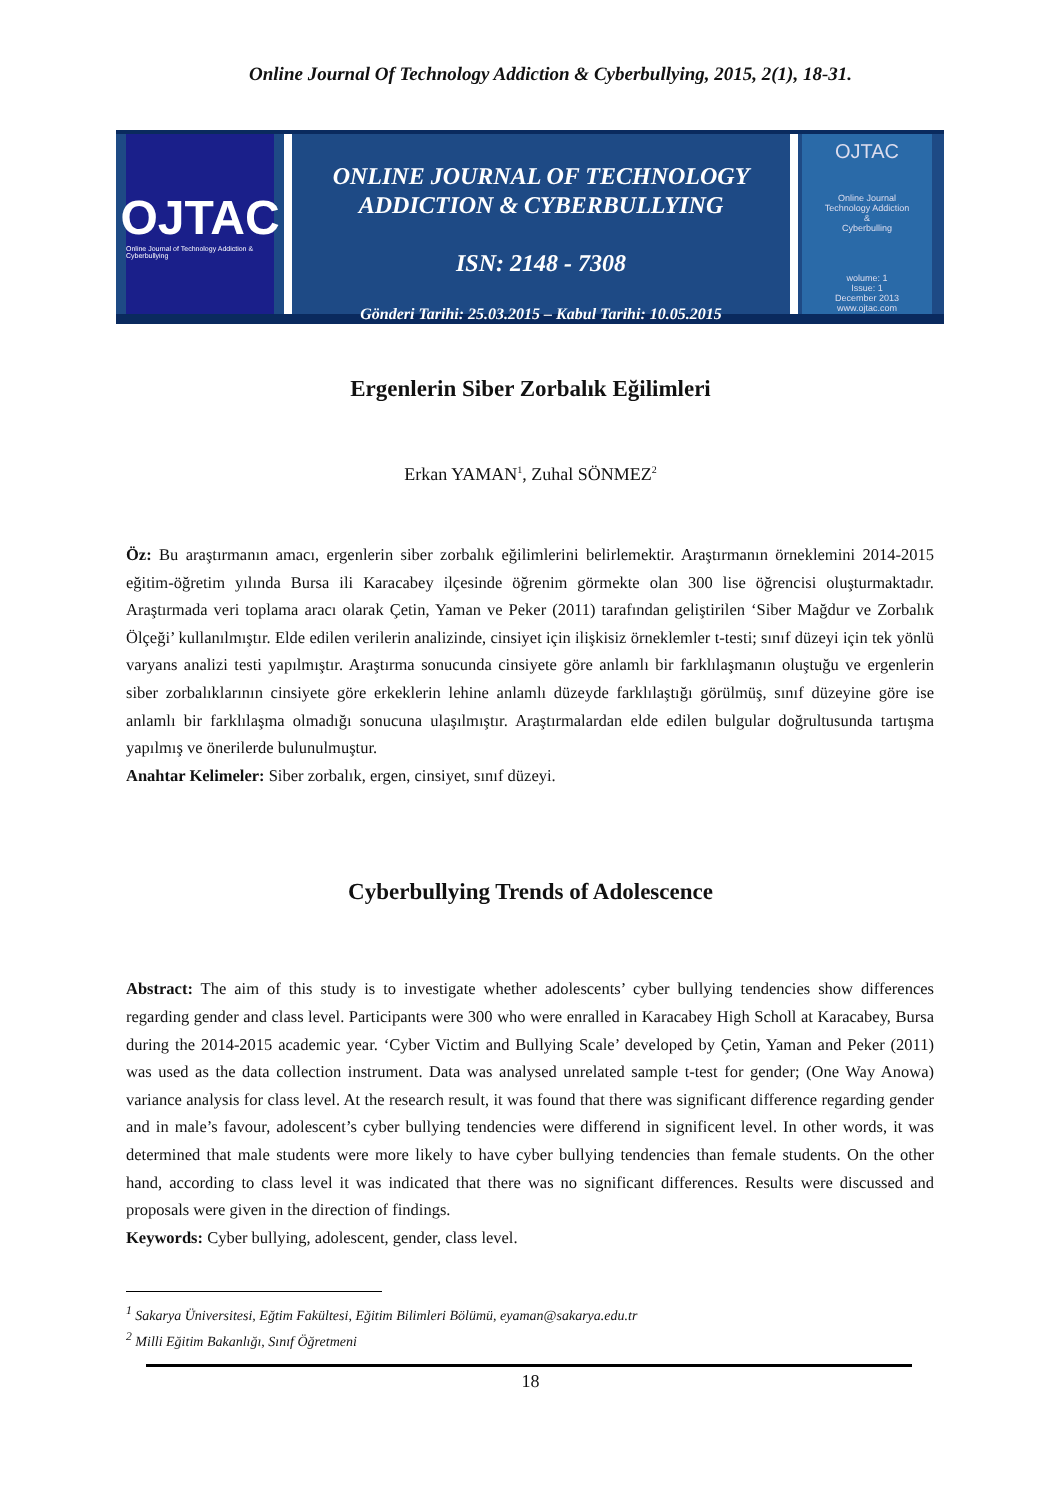Online Journal Of Technology Addiction & Cyberbullying, 2015, 2(1), 18-31.
OJTAC
Online Journal of Technology Addiction & Cyberbullying
ONLINE JOURNAL OF TECHNOLOGY
ADDICTION & CYBERBULLYING
ISN: 2148 - 7308
Gönderi Tarihi: 25.03.2015 – Kabul Tarihi: 10.05.2015
OJTAC
Online Journal
Technology Addiction
&
Cyberbulling
wolume: 1
Issue: 1
December 2013
www.ojtac.com
Ergenlerin Siber Zorbalık Eğilimleri
Erkan YAMAN<sup>1</sup>, Zuhal SÖNMEZ<sup>2</sup>
Öz: Bu araştırmanın amacı, ergenlerin siber zorbalık eğilimlerini belirlemektir. Araştırmanın örneklemini 2014-2015 eğitim-öğretim yılında Bursa ili Karacabey ilçesinde öğrenim görmekte olan 300 lise öğrencisi oluşturmaktadır. Araştırmada veri toplama aracı olarak Çetin, Yaman ve Peker (2011) tarafından geliştirilen ‘Siber Mağdur ve Zorbalık Ölçeği’ kullanılmıştır. Elde edilen verilerin analizinde, cinsiyet için ilişkisiz örneklemler t-testi; sınıf düzeyi için tek yönlü varyans analizi testi yapılmıştır. Araştırma sonucunda cinsiyete göre anlamlı bir farklılaşmanın oluştuğu ve ergenlerin siber zorbalıklarının cinsiyete göre erkeklerin lehine anlamlı düzeyde farklılaştığı görülmüş, sınıf düzeyine göre ise anlamlı bir farklılaşma olmadığı sonucuna ulaşılmıştır. Araştırmalardan elde edilen bulgular doğrultusunda tartışma yapılmış ve önerilerde bulunulmuştur.
Anahtar Kelimeler: Siber zorbalık, ergen, cinsiyet, sınıf düzeyi.
Cyberbullying Trends of Adolescence
Abstract: The aim of this study is to investigate whether adolescents’ cyber bullying tendencies show differences regarding gender and class level. Participants were 300 who were enralled in Karacabey High Scholl at Karacabey, Bursa during the 2014-2015 academic year. ‘Cyber Victim and Bullying Scale’ developed by Çetin, Yaman and Peker (2011) was used as the data collection instrument. Data was analysed unrelated sample t-test for gender; (One Way Anowa) variance analysis for class level. At the research result, it was found that there was significant difference regarding gender and in male’s favour, adolescent’s cyber bullying tendencies were differend in significent level. In other words, it was determined that male students were more likely to have cyber bullying tendencies than female students. On the other hand, according to class level it was indicated that there was no significant differences. Results were discussed and proposals were given in the direction of findings.
Keywords: Cyber bullying, adolescent, gender, class level.
<sup>1</sup> Sakarya Üniversitesi, Eğtim Fakültesi, Eğitim Bilimleri Bölümü, eyaman@sakarya.edu.tr
<sup>2</sup> Milli Eğitim Bakanlığı, Sınıf Öğretmeni
18